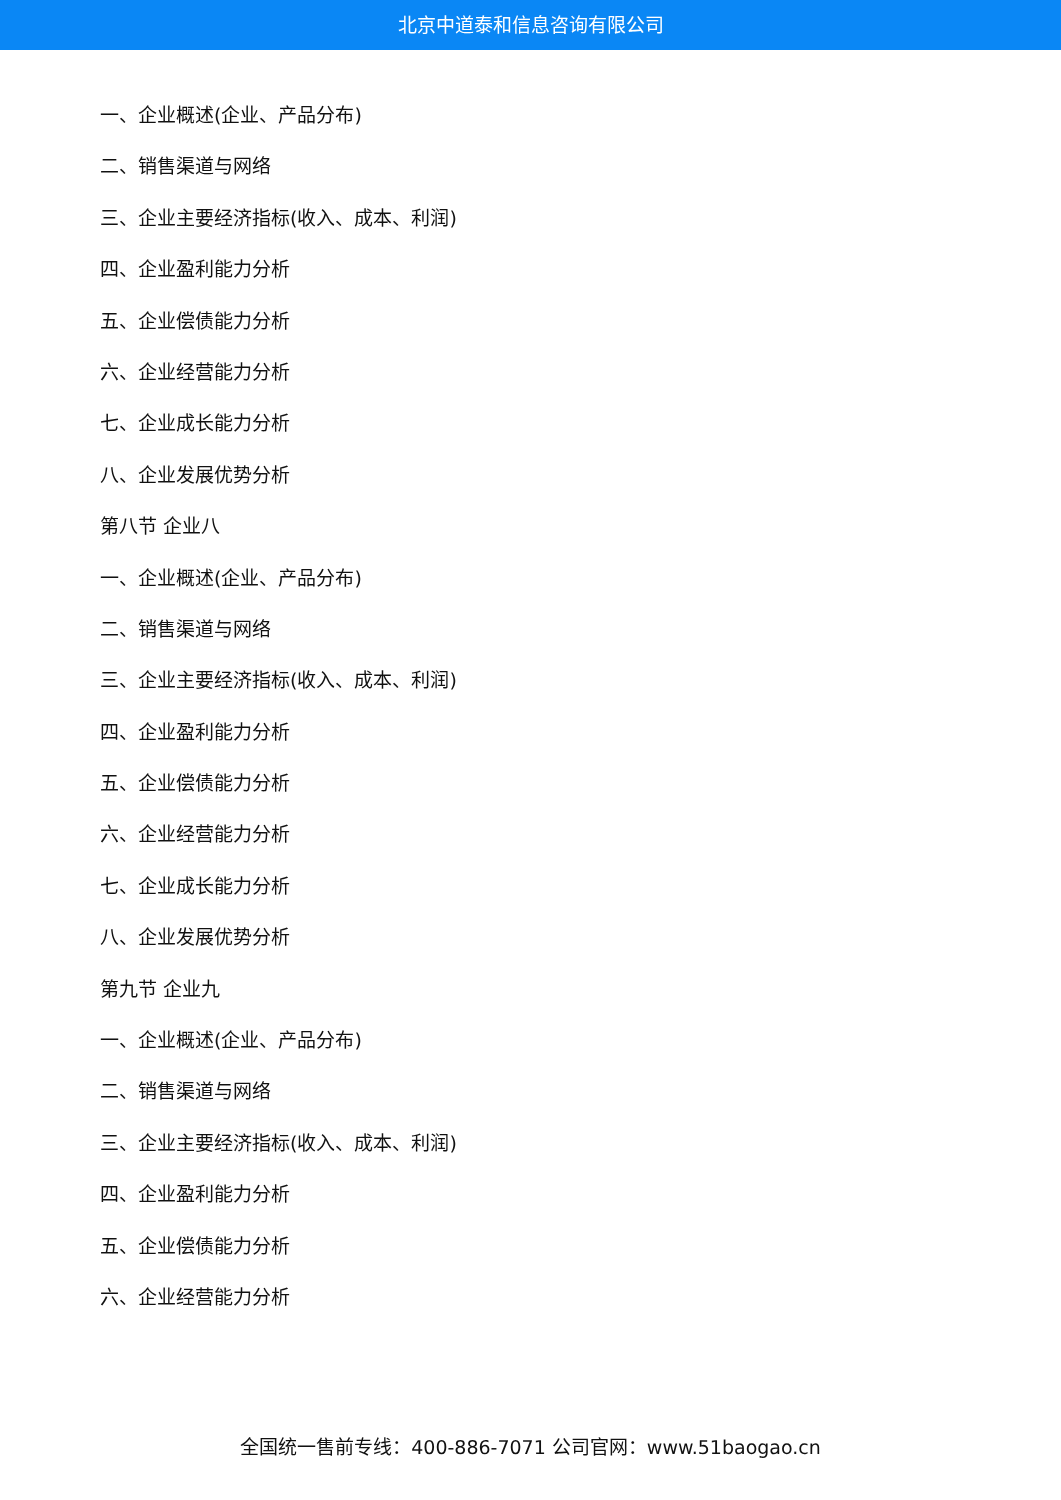北京中道泰和信息咨询有限公司
一、企业概述(企业、产品分布)
二、销售渠道与网络
三、企业主要经济指标(收入、成本、利润)
四、企业盈利能力分析
五、企业偿债能力分析
六、企业经营能力分析
七、企业成长能力分析
八、企业发展优势分析
第八节 企业八
一、企业概述(企业、产品分布)
二、销售渠道与网络
三、企业主要经济指标(收入、成本、利润)
四、企业盈利能力分析
五、企业偿债能力分析
六、企业经营能力分析
七、企业成长能力分析
八、企业发展优势分析
第九节 企业九
一、企业概述(企业、产品分布)
二、销售渠道与网络
三、企业主要经济指标(收入、成本、利润)
四、企业盈利能力分析
五、企业偿债能力分析
六、企业经营能力分析
全国统一售前专线：400-886-7071 公司官网：www.51baogao.cn